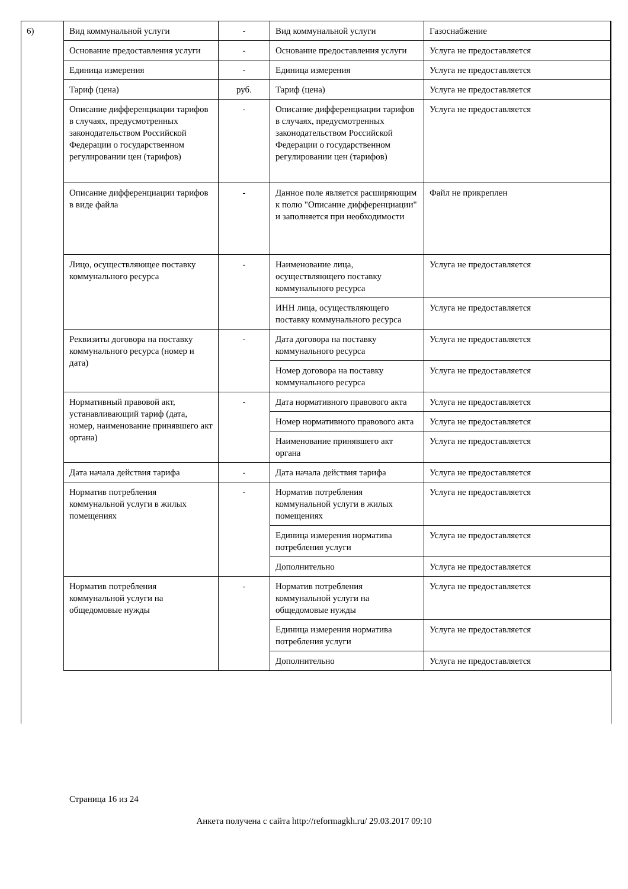6)
| Вид коммунальной услуги | - | Вид коммунальной услуги | Газоснабжение |
| Основание предоставления услуги | - | Основание предоставления услуги | Услуга не предоставляется |
| Единица измерения | - | Единица измерения | Услуга не предоставляется |
| Тариф (цена) | руб. | Тариф (цена) | Услуга не предоставляется |
| Описание дифференциации тарифов в случаях, предусмотренных законодательством Российской Федерации о государственном регулировании цен (тарифов) | - | Описание дифференциации тарифов в случаях, предусмотренных законодательством Российской Федерации о государственном регулировании цен (тарифов) | Услуга не предоставляется |
| Описание дифференциации тарифов в виде файла | - | Данное поле является расширяющим к полю "Описание дифференциации" и заполняется при необходимости | Файл не прикреплен |
| Лицо, осуществляющее поставку коммунального ресурса | - | Наименование лица, осуществляющего поставку коммунального ресурса | Услуга не предоставляется |
| | | ИНН лица, осуществляющего поставку коммунального ресурса | Услуга не предоставляется |
| Реквизиты договора на поставку коммунального ресурса (номер и дата) | - | Дата договора на поставку коммунального ресурса | Услуга не предоставляется |
| | | Номер договора на поставку коммунального ресурса | Услуга не предоставляется |
| Нормативный правовой акт, устанавливающий тариф (дата, номер, наименование принявшего акт органа) | - | Дата нормативного правового акта | Услуга не предоставляется |
| | | Номер нормативного правового акта | Услуга не предоставляется |
| | | Наименование принявшего акт органа | Услуга не предоставляется |
| Дата начала действия тарифа | - | Дата начала действия тарифа | Услуга не предоставляется |
| Норматив потребления коммунальной услуги в жилых помещениях | - | Норматив потребления коммунальной услуги в жилых помещениях | Услуга не предоставляется |
| | | Единица измерения норматива потребления услуги | Услуга не предоставляется |
| | | Дополнительно | Услуга не предоставляется |
| Норматив потребления коммунальной услуги на общедомовые нужды | - | Норматив потребления коммунальной услуги на общедомовые нужды | Услуга не предоставляется |
| | | Единица измерения норматива потребления услуги | Услуга не предоставляется |
| | | Дополнительно | Услуга не предоставляется |
Страница 16 из 24
Анкета получена с сайта http://reformagkh.ru/ 29.03.2017 09:10